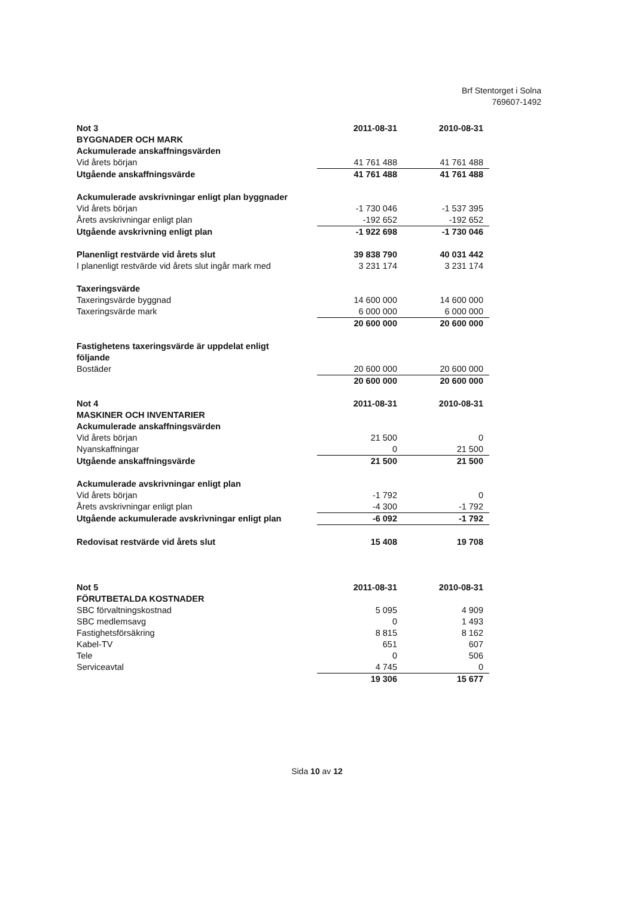Brf Stentorget i Solna
769607-1492
| Not 3 | 2011-08-31 | 2010-08-31 |
| --- | --- | --- |
| BYGGNADER OCH MARK | | |
| Ackumulerade anskaffningsvärden | | |
| Vid årets början | 41 761 488 | 41 761 488 |
| Utgående anskaffningsvärde | 41 761 488 | 41 761 488 |
| Ackumulerade avskrivningar enligt plan byggnader | | |
| Vid årets början | -1 730 046 | -1 537 395 |
| Årets avskrivningar enligt plan | -192 652 | -192 652 |
| Utgående avskrivning enligt plan | -1 922 698 | -1 730 046 |
| Planenligt restvärde vid årets slut | 39 838 790 | 40 031 442 |
| I planenligt restvärde vid årets slut ingår mark med | 3 231 174 | 3 231 174 |
| Taxeringsvärde | | |
| Taxeringsvärde byggnad | 14 600 000 | 14 600 000 |
| Taxeringsvärde mark | 6 000 000 | 6 000 000 |
| | 20 600 000 | 20 600 000 |
| Fastighetens taxeringsvärde är uppdelat enligt följande | | |
| Bostäder | 20 600 000 | 20 600 000 |
| | 20 600 000 | 20 600 000 |
| Not 4 | 2011-08-31 | 2010-08-31 |
| MASKINER OCH INVENTARIER | | |
| Ackumulerade anskaffningsvärden | | |
| Vid årets början | 21 500 | 0 |
| Nyanskaffningar | 0 | 21 500 |
| Utgående anskaffningsvärde | 21 500 | 21 500 |
| Ackumulerade avskrivningar enligt plan | | |
| Vid årets början | -1 792 | 0 |
| Årets avskrivningar enligt plan | -4 300 | -1 792 |
| Utgående ackumulerade avskrivningar enligt plan | -6 092 | -1 792 |
| Redovisat restvärde vid årets slut | 15 408 | 19 708 |
| Not 5 | 2011-08-31 | 2010-08-31 |
| FÖRUTBETALDA KOSTNADER | | |
| SBC förvaltningskostnad | 5 095 | 4 909 |
| SBC medlemsavg | 0 | 1 493 |
| Fastighetsförsäkring | 8 815 | 8 162 |
| Kabel-TV | 651 | 607 |
| Tele | 0 | 506 |
| Serviceavtal | 4 745 | 0 |
| | 19 306 | 15 677 |
Sida 10 av 12